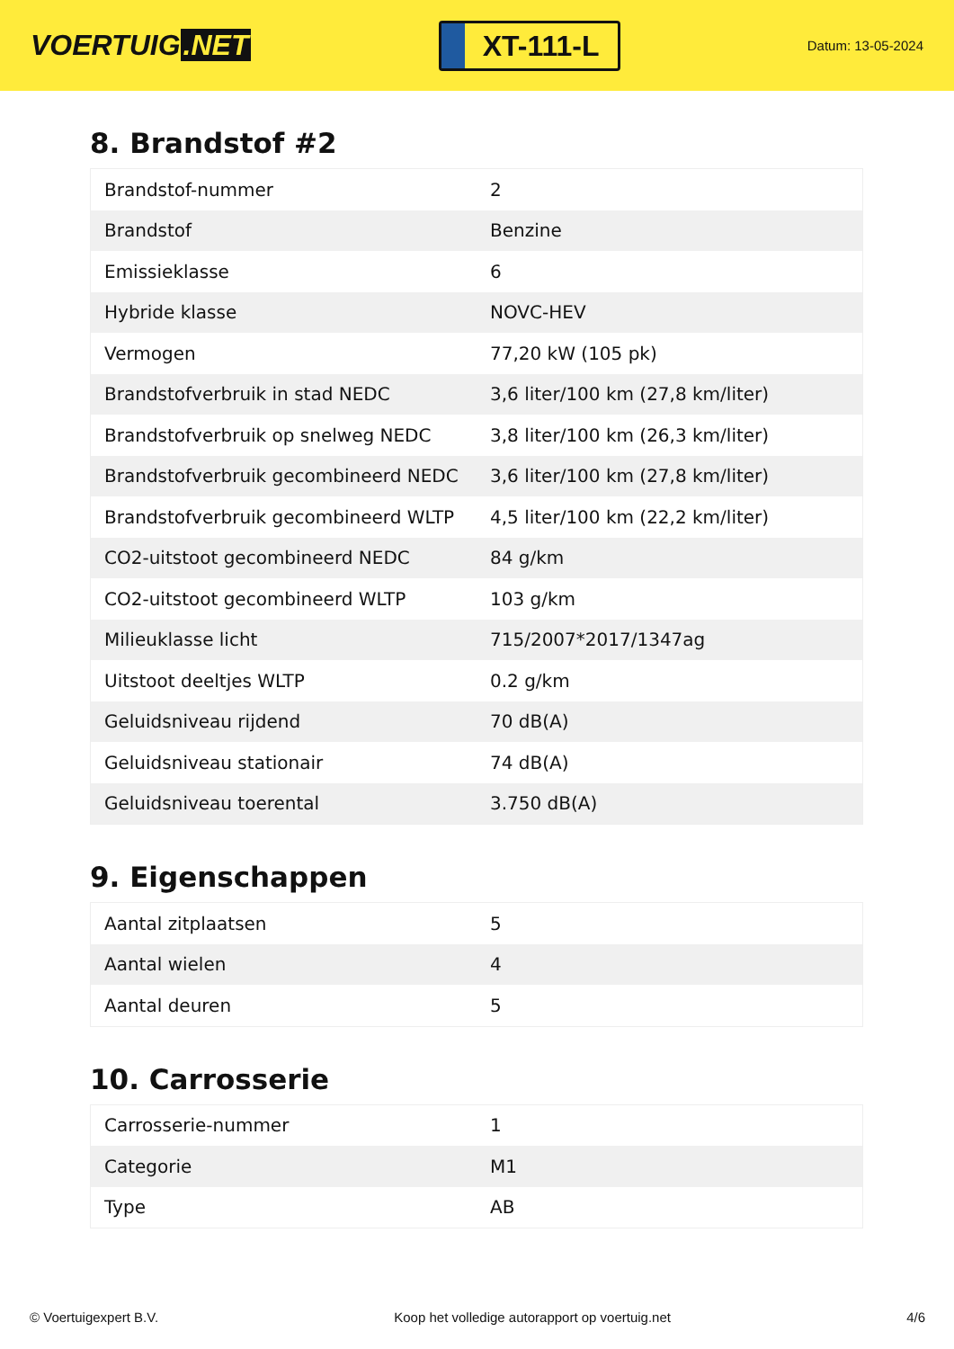VOERTUIG.NET
XT-111-L
Datum: 13-05-2024
8. Brandstof #2
| Brandstof-nummer | 2 |
| Brandstof | Benzine |
| Emissieklasse | 6 |
| Hybride klasse | NOVC-HEV |
| Vermogen | 77,20 kW (105 pk) |
| Brandstofverbruik in stad NEDC | 3,6 liter/100 km (27,8 km/liter) |
| Brandstofverbruik op snelweg NEDC | 3,8 liter/100 km (26,3 km/liter) |
| Brandstofverbruik gecombineerd NEDC | 3,6 liter/100 km (27,8 km/liter) |
| Brandstofverbruik gecombineerd WLTP | 4,5 liter/100 km (22,2 km/liter) |
| CO2-uitstoot gecombineerd NEDC | 84 g/km |
| CO2-uitstoot gecombineerd WLTP | 103 g/km |
| Milieuklasse licht | 715/2007*2017/1347ag |
| Uitstoot deeltjes WLTP | 0.2 g/km |
| Geluidsniveau rijdend | 70 dB(A) |
| Geluidsniveau stationair | 74 dB(A) |
| Geluidsniveau toerental | 3.750 dB(A) |
9. Eigenschappen
| Aantal zitplaatsen | 5 |
| Aantal wielen | 4 |
| Aantal deuren | 5 |
10. Carrosserie
| Carrosserie-nummer | 1 |
| Categorie | M1 |
| Type | AB |
© Voertuigexpert B.V. Koop het volledige autorapport op voertuig.net 4/6